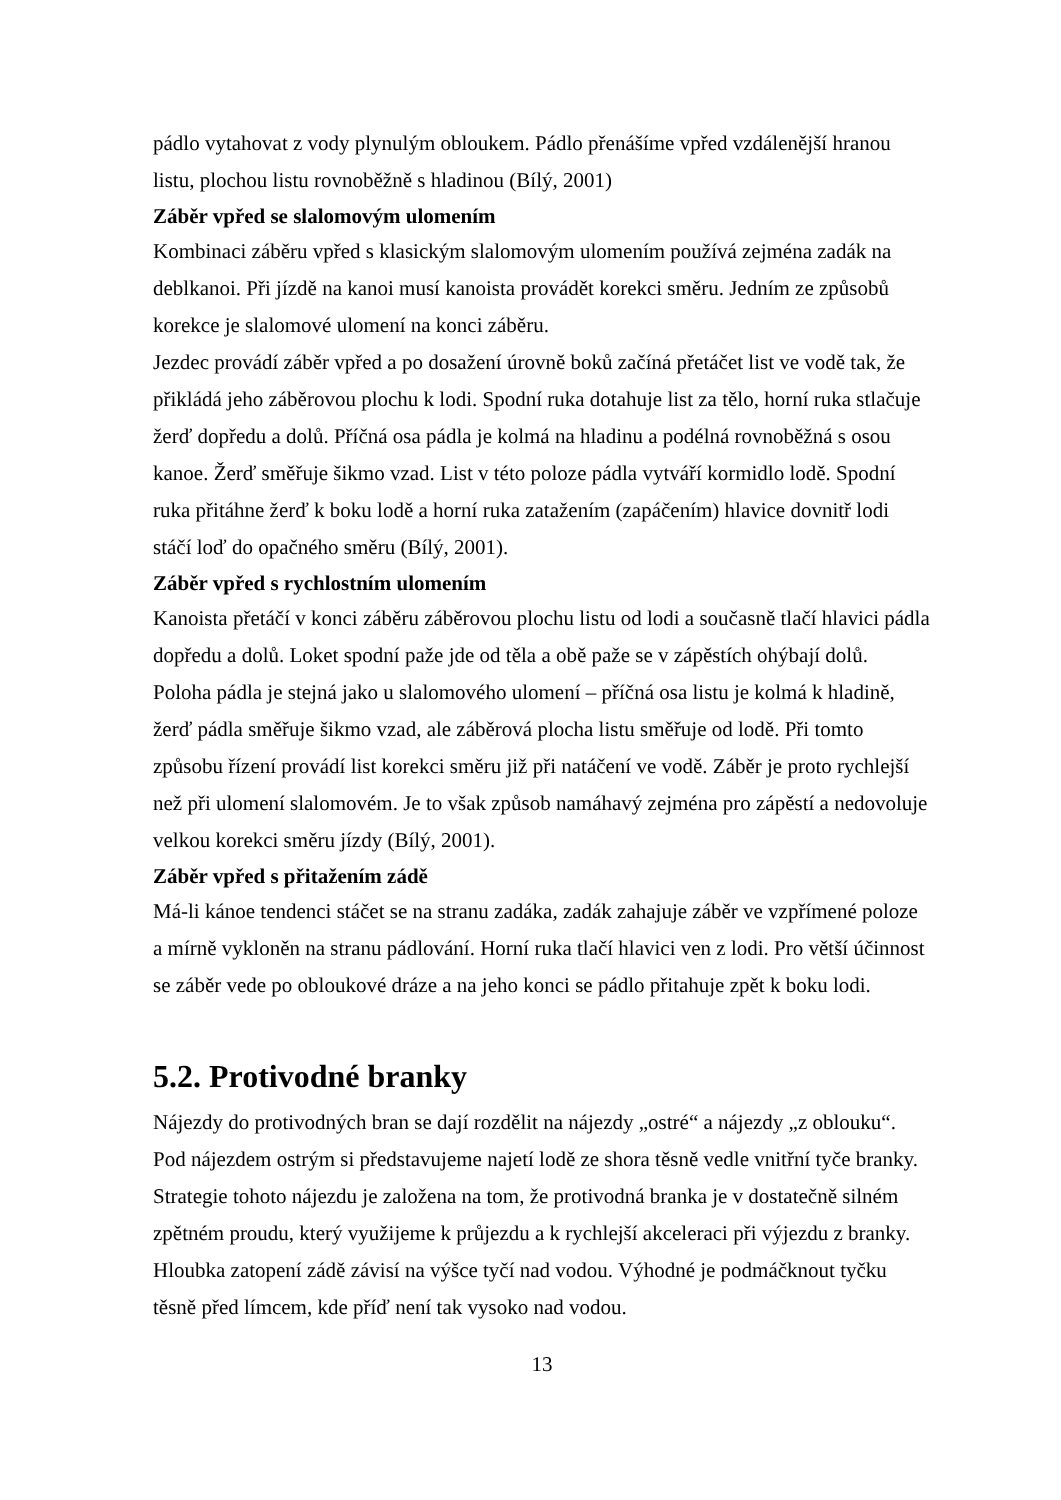pádlo vytahovat z vody plynulým obloukem. Pádlo přenášíme vpřed vzdálenější hranou listu, plochou listu rovnoběžně s hladinou (Bílý, 2001)
Záběr vpřed se slalomovým ulomením
Kombinaci záběru vpřed s klasickým slalomovým ulomením používá zejména zadák na deblkanoi. Při jízdě na kanoi musí kanoista provádět korekci směru. Jedním ze způsobů korekce je slalomové ulomení na konci záběru.
Jezdec provádí záběr vpřed a po dosažení úrovně boků začíná přetáčet list ve vodě tak, že přikládá jeho záběrovou plochu k lodi. Spodní ruka dotahuje list za tělo, horní ruka stlačuje žerď dopředu a dolů. Příčná osa pádla je kolmá na hladinu a podélná rovnoběžná s osou kanoe. Žerď směřuje šikmo vzad. List v této poloze pádla vytváří kormidlo lodě. Spodní ruka přitáhne žerď k boku lodě a horní ruka zatažením (zapáčením) hlavice dovnitř lodi stáčí loď do opačného směru (Bílý, 2001).
Záběr vpřed s rychlostním ulomením
Kanoista přetáčí v konci záběru záběrovou plochu listu od lodi a současně tlačí hlavici pádla dopředu a dolů. Loket spodní paže jde od těla a obě paže se v zápěstích ohýbají dolů. Poloha pádla je stejná jako u slalomového ulomení – příčná osa listu je kolmá k hladině, žerď pádla směřuje šikmo vzad, ale záběrová plocha listu směřuje od lodě. Při tomto způsobu řízení provádí list korekci směru již při natáčení ve vodě. Záběr je proto rychlejší než při ulomení slalomovém. Je to však způsob namáhavý zejména pro zápěstí a nedovoluje velkou korekci směru jízdy (Bílý, 2001).
Záběr vpřed s přitažením zádě
Má-li kánoe tendenci stáčet se na stranu zadáka, zadák zahajuje záběr ve vzpřímené poloze a mírně vykloněn na stranu pádlování. Horní ruka tlačí hlavici ven z lodi. Pro větší účinnost se záběr vede po obloukové dráze a na jeho konci se pádlo přitahuje zpět k boku lodi.
5.2. Protivodné branky
Nájezdy do protivodných bran se dají rozdělit na nájezdy „ostré“ a nájezdy „z oblouku“. Pod nájezdem ostrým si představujeme najetí lodě ze shora těsně vedle vnitřní tyče branky. Strategie tohoto nájezdu je založena na tom, že protivodná branka je v dostatečně silném zpětném proudu, který využijeme k průjezdu a k rychlejší akceleraci při výjezdu z branky. Hloubka zatopení zádě závisí na výšce tyčí nad vodou. Výhodné je podmáčknout tyčku těsně před límcem, kde příď není tak vysoko nad vodou.
13